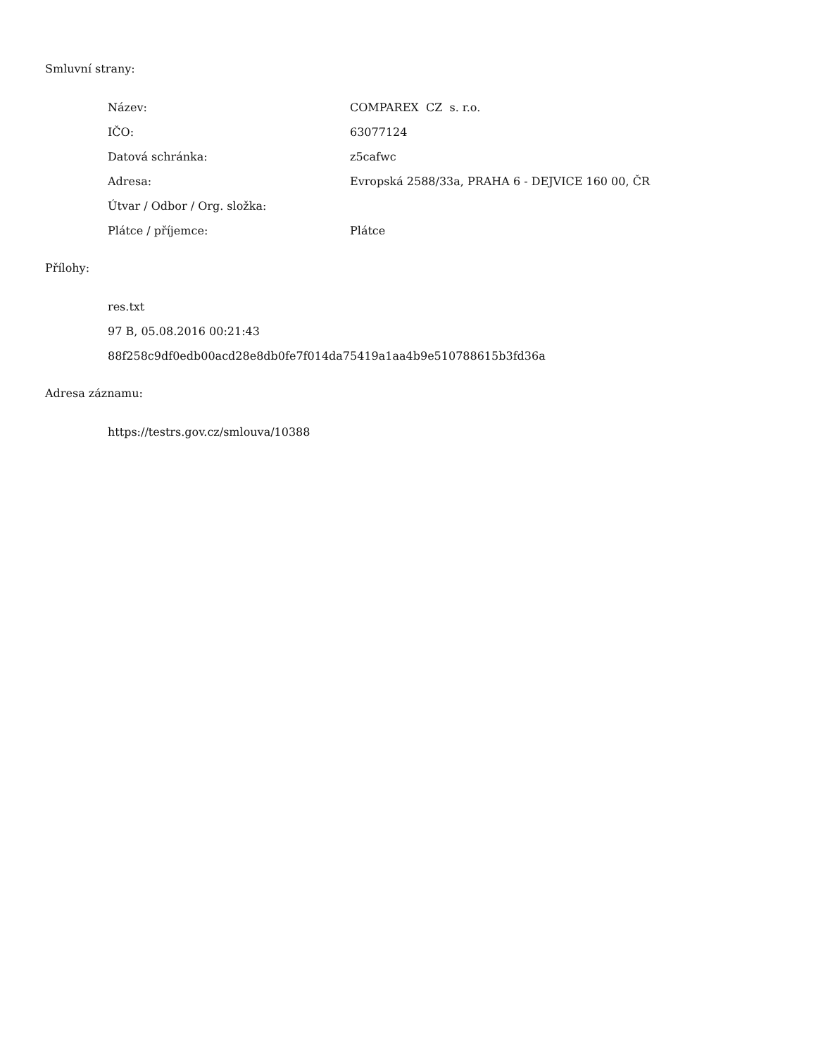Smluvní strany:
| Název: | COMPAREX CZ s. r.o. |
| IČO: | 63077124 |
| Datová schránka: | z5cafwc |
| Adresa: | Evropská 2588/33a, PRAHA 6 - DEJVICE 160 00, ČR |
| Útvar / Odbor / Org. složka: | |
| Plátce / příjemce: | Plátce |
Přílohy:
res.txt
97 B, 05.08.2016 00:21:43
88f258c9df0edb00acd28e8db0fe7f014da75419a1aa4b9e510788615b3fd36a
Adresa záznamu:
https://testrs.gov.cz/smlouva/10388